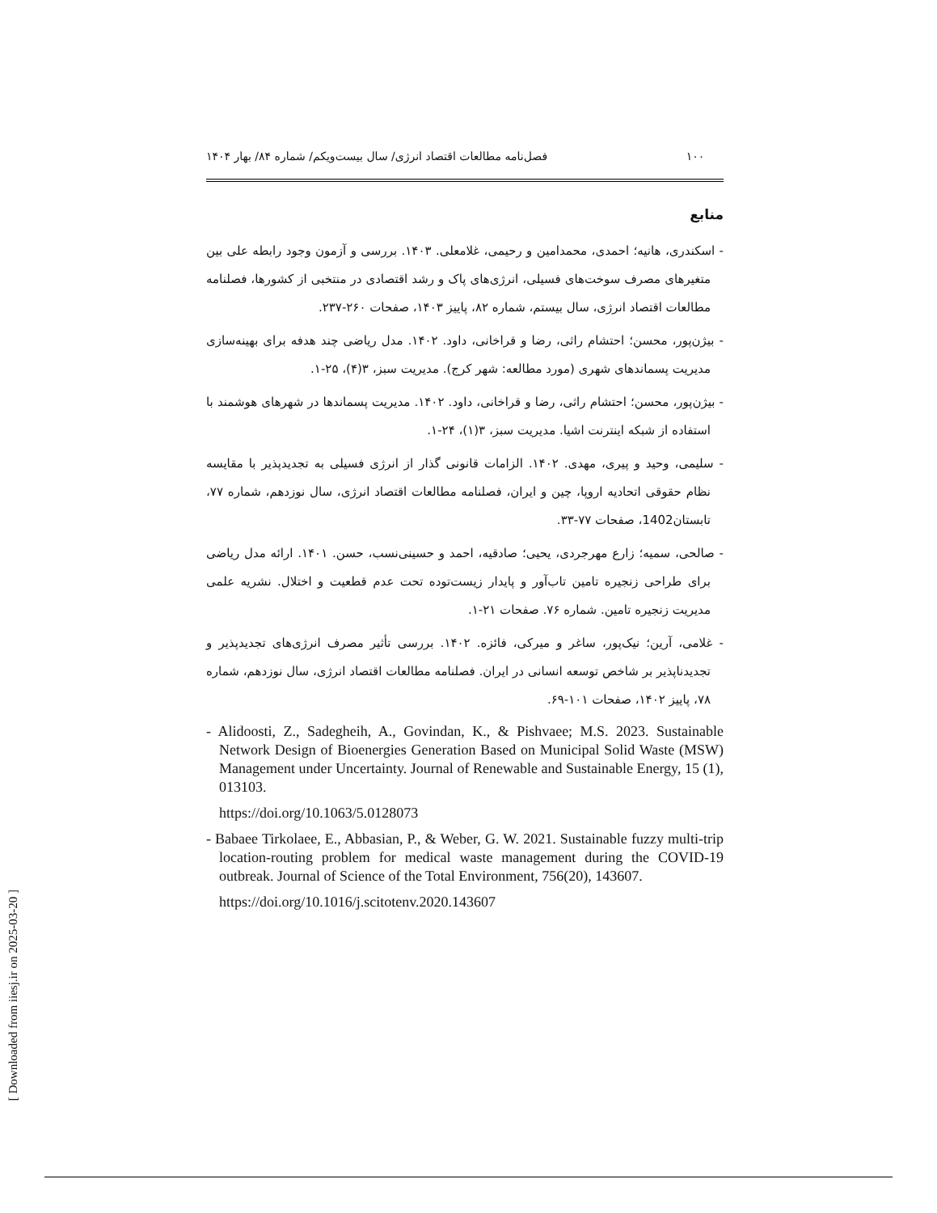۱۰۰ فصل‌نامه مطالعات اقتصاد انرژی/ سال بیست‌ویکم/ شماره ۸۴/ بهار ۱۴۰۴
منابع
- اسکندری، هانیه؛ احمدی، محمدامین و رحیمی، غلامعلی. ۱۴۰۳. بررسی و آزمون وجود رابطه علی بین متغیرهای مصرف سوخت‌های فسیلی، انرژی‌های پاک و رشد اقتصادی در منتخبی از کشورها، فصلنامه مطالعات اقتصاد انرژی، سال بیستم، شماره ۸۲، پاییز ۱۴۰۳، صفحات ۲۶۰-۲۳۷.
- بیژن‌پور، محسن؛ احتشام راثی، رضا و قراخانی، داود. ۱۴۰۲. مدل ریاضی چند هدفه برای بهینه‌سازی مدیریت پسماندهای شهری (مورد مطالعه: شهر کرج). مدیریت سبز، ۳(۴)، ۲۵-۱.
- بیژن‌پور، محسن؛ احتشام راثی، رضا و قراخانی، داود. ۱۴۰۲. مدیریت پسماندها در شهرهای هوشمند با استفاده از شبکه اینترنت اشیا. مدیریت سبز، ۳(۱)، ۲۴-۱.
- سلیمی، وحید و پیری، مهدی. ۱۴۰۲. الزامات قانونی گذار از انرژی فسیلی به تجدیدپذیر با مقایسه نظام حقوقی اتحادیه اروپا، چین و ایران، فصلنامه مطالعات اقتصاد انرژی، سال نوزدهم، شماره ۷۷، تابستان1402، صفحات ۷۷-۳۳.
- صالحی، سمیه؛ زارع مهرجردی، یحیی؛ صادقیه، احمد و حسینی‌نسب، حسن. ۱۴۰۱. ارائه مدل ریاضی برای طراحی زنجیره تامین تاب‌آور و پایدار زیست‌توده تحت عدم قطعیت و اختلال. نشریه علمی مدیریت زنجیره تامین. شماره ۷۶. صفحات ۲۱-۱.
- غلامی، آرین؛ نیک‌پور، ساغر و میرکی، فائزه. ۱۴۰۲. بررسی تأثیر مصرف انرژی‌های تجدیدپذیر و تجدیدناپذیر بر شاخص توسعه انسانی در ایران. فصلنامه مطالعات اقتصاد انرژی، سال نوزدهم، شماره ۷۸، پاییز ۱۴۰۲، صفحات ۱۰۱-۶۹.
- Alidoosti, Z., Sadegheih, A., Govindan, K., & Pishvaee; M.S. 2023. Sustainable Network Design of Bioenergies Generation Based on Municipal Solid Waste (MSW) Management under Uncertainty. Journal of Renewable and Sustainable Energy, 15 (1), 013103.
https://doi.org/10.1063/5.0128073
- Babaee Tirkolaee, E., Abbasian, P., & Weber, G. W. 2021. Sustainable fuzzy multi-trip location-routing problem for medical waste management during the COVID-19 outbreak. Journal of Science of the Total Environment, 756(20), 143607.
https://doi.org/10.1016/j.scitotenv.2020.143607
[ Downloaded from iiesj.ir on 2025-03-20 ]